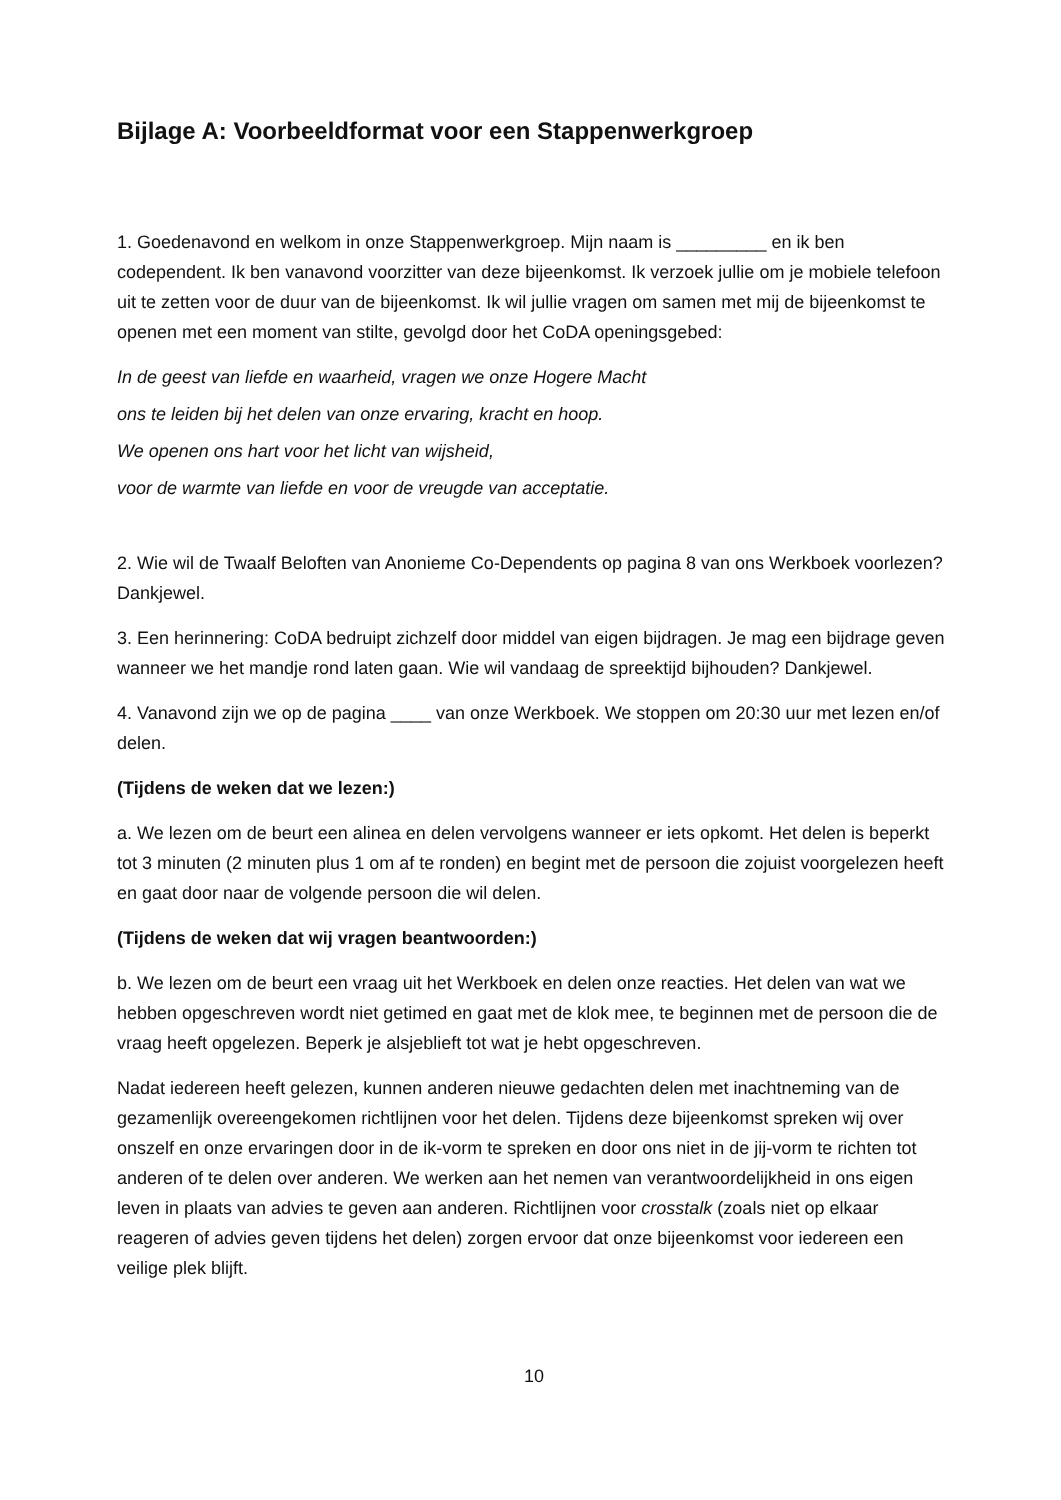Bijlage A: Voorbeeldformat voor een Stappenwerkgroep
1. Goedenavond en welkom in onze Stappenwerkgroep. Mijn naam is _________ en ik ben codependent. Ik ben vanavond voorzitter van deze bijeenkomst. Ik verzoek jullie om je mobiele telefoon uit te zetten voor de duur van de bijeenkomst. Ik wil jullie vragen om samen met mij de bijeenkomst te openen met een moment van stilte, gevolgd door het CoDA openingsgebed:
In de geest van liefde en waarheid, vragen we onze Hogere Macht
ons te leiden bij het delen van onze ervaring, kracht en hoop.
We openen ons hart voor het licht van wijsheid,
voor de warmte van liefde en voor de vreugde van acceptatie.
2. Wie wil de Twaalf Beloften van Anonieme Co-Dependents op pagina 8 van ons Werkboek voorlezen? Dankjewel.
3. Een herinnering: CoDA bedruipt zichzelf door middel van eigen bijdragen. Je mag een bijdrage geven wanneer we het mandje rond laten gaan. Wie wil vandaag de spreektijd bijhouden? Dankjewel.
4. Vanavond zijn we op de pagina ____ van onze Werkboek. We stoppen om 20:30 uur met lezen en/of delen.
(Tijdens de weken dat we lezen:)
a. We lezen om de beurt een alinea en delen vervolgens wanneer er iets opkomt. Het delen is beperkt tot 3 minuten (2 minuten plus 1 om af te ronden) en begint met de persoon die zojuist voorgelezen heeft en gaat door naar de volgende persoon die wil delen.
(Tijdens de weken dat wij vragen beantwoorden:)
b. We lezen om de beurt een vraag uit het Werkboek en delen onze reacties. Het delen van wat we hebben opgeschreven wordt niet getimed en gaat met de klok mee, te beginnen met de persoon die de vraag heeft opgelezen. Beperk je alsjeblieft tot wat je hebt opgeschreven.
Nadat iedereen heeft gelezen, kunnen anderen nieuwe gedachten delen met inachtneming van de gezamenlijk overeengekomen richtlijnen voor het delen. Tijdens deze bijeenkomst spreken wij over onszelf en onze ervaringen door in de ik-vorm te spreken en door ons niet in de jij-vorm te richten tot anderen of te delen over anderen. We werken aan het nemen van verantwoordelijkheid in ons eigen leven in plaats van advies te geven aan anderen. Richtlijnen voor crosstalk (zoals niet op elkaar reageren of advies geven tijdens het delen) zorgen ervoor dat onze bijeenkomst voor iedereen een veilige plek blijft.
10